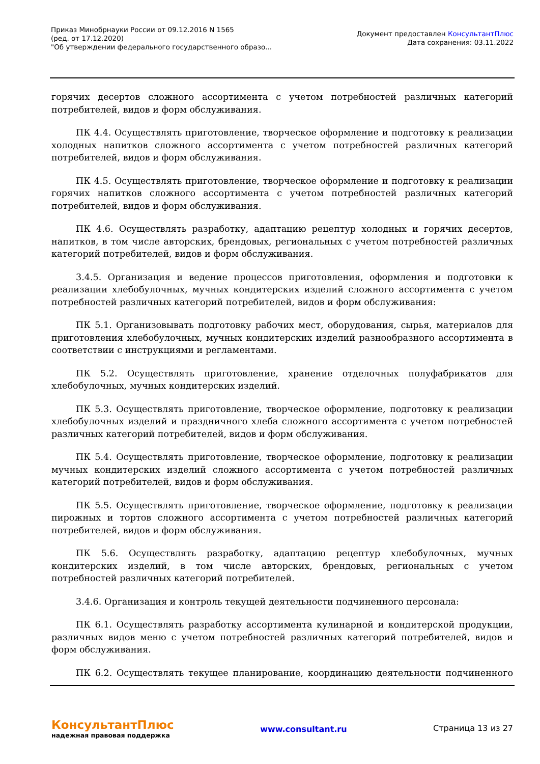Приказ Минобрнауки России от 09.12.2016 N 1565
(ред. от 17.12.2020)
"Об утверждении федерального государственного образо...
Документ предоставлен КонсультантПлюс
Дата сохранения: 03.11.2022
горячих десертов сложного ассортимента с учетом потребностей различных категорий потребителей, видов и форм обслуживания.
ПК 4.4. Осуществлять приготовление, творческое оформление и подготовку к реализации холодных напитков сложного ассортимента с учетом потребностей различных категорий потребителей, видов и форм обслуживания.
ПК 4.5. Осуществлять приготовление, творческое оформление и подготовку к реализации горячих напитков сложного ассортимента с учетом потребностей различных категорий потребителей, видов и форм обслуживания.
ПК 4.6. Осуществлять разработку, адаптацию рецептур холодных и горячих десертов, напитков, в том числе авторских, брендовых, региональных с учетом потребностей различных категорий потребителей, видов и форм обслуживания.
3.4.5. Организация и ведение процессов приготовления, оформления и подготовки к реализации хлебобулочных, мучных кондитерских изделий сложного ассортимента с учетом потребностей различных категорий потребителей, видов и форм обслуживания:
ПК 5.1. Организовывать подготовку рабочих мест, оборудования, сырья, материалов для приготовления хлебобулочных, мучных кондитерских изделий разнообразного ассортимента в соответствии с инструкциями и регламентами.
ПК 5.2. Осуществлять приготовление, хранение отделочных полуфабрикатов для хлебобулочных, мучных кондитерских изделий.
ПК 5.3. Осуществлять приготовление, творческое оформление, подготовку к реализации хлебобулочных изделий и праздничного хлеба сложного ассортимента с учетом потребностей различных категорий потребителей, видов и форм обслуживания.
ПК 5.4. Осуществлять приготовление, творческое оформление, подготовку к реализации мучных кондитерских изделий сложного ассортимента с учетом потребностей различных категорий потребителей, видов и форм обслуживания.
ПК 5.5. Осуществлять приготовление, творческое оформление, подготовку к реализации пирожных и тортов сложного ассортимента с учетом потребностей различных категорий потребителей, видов и форм обслуживания.
ПК 5.6. Осуществлять разработку, адаптацию рецептур хлебобулочных, мучных кондитерских изделий, в том числе авторских, брендовых, региональных с учетом потребностей различных категорий потребителей.
3.4.6. Организация и контроль текущей деятельности подчиненного персонала:
ПК 6.1. Осуществлять разработку ассортимента кулинарной и кондитерской продукции, различных видов меню с учетом потребностей различных категорий потребителей, видов и форм обслуживания.
ПК 6.2. Осуществлять текущее планирование, координацию деятельности подчиненного
КонсультантПлюс
надежная правовая поддержка
www.consultant.ru Страница 13 из 27